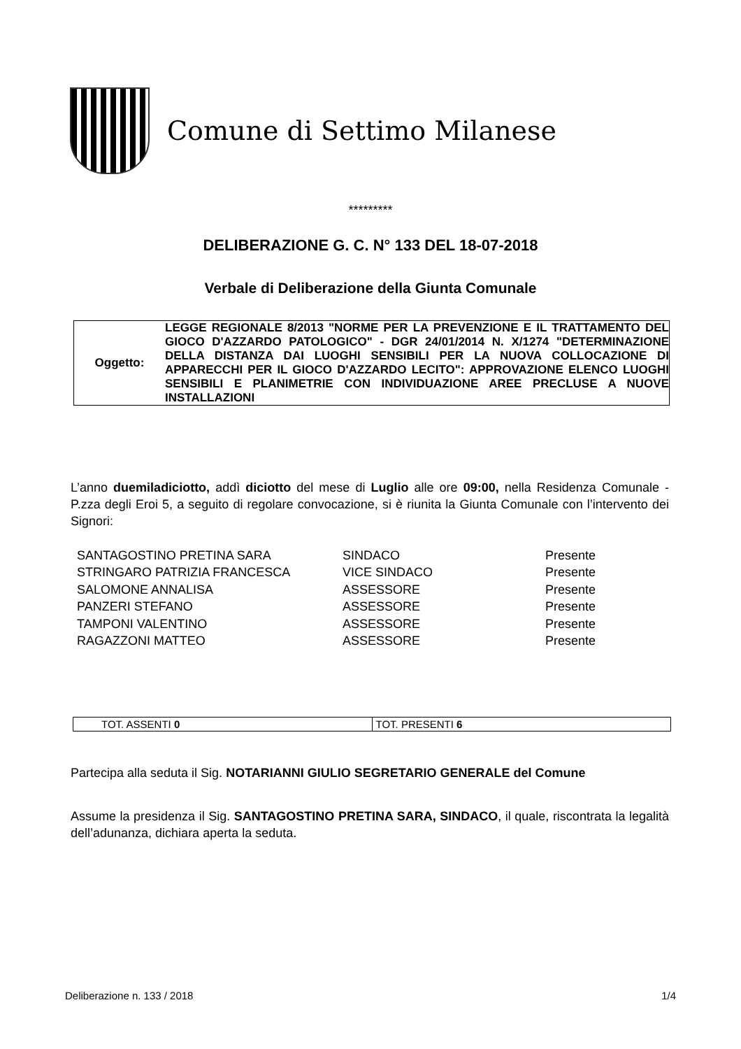Comune di Settimo Milanese
*********
DELIBERAZIONE G. C. N° 133 DEL 18-07-2018
Verbale di Deliberazione della Giunta Comunale
| Oggetto: | LEGGE REGIONALE 8/2013 "NORME PER LA PREVENZIONE E IL TRATTAMENTO DEL GIOCO D'AZZARDO PATOLOGICO" - DGR 24/01/2014 N. X/1274 "DETERMINAZIONE DELLA DISTANZA DAI LUOGHI SENSIBILI PER LA NUOVA COLLOCAZIONE DI APPARECCHI PER IL GIOCO D'AZZARDO LECITO": APPROVAZIONE ELENCO LUOGHI SENSIBILI E PLANIMETRIE CON INDIVIDUAZIONE AREE PRECLUSE A NUOVE INSTALLAZIONI |
L’anno duemiladiciotto, addì diciotto del mese di Luglio alle ore 09:00, nella Residenza Comunale - P.zza degli Eroi 5, a seguito di regolare convocazione, si è riunita la Giunta Comunale con l’intervento dei Signori:
| SANTAGOSTINO PRETINA SARA | SINDACO | Presente |
| STRINGARO PATRIZIA FRANCESCA | VICE SINDACO | Presente |
| SALOMONE ANNALISA | ASSESSORE | Presente |
| PANZERI STEFANO | ASSESSORE | Presente |
| TAMPONI VALENTINO | ASSESSORE | Presente |
| RAGAZZONI MATTEO | ASSESSORE | Presente |
| TOT. ASSENTI 0 | TOT. PRESENTI 6 |
Partecipa alla seduta il Sig. NOTARIANNI GIULIO SEGRETARIO GENERALE del Comune
Assume la presidenza il Sig. SANTAGOSTINO PRETINA SARA, SINDACO, il quale, riscontrata la legalità dell’adunanza, dichiara aperta la seduta.
Deliberazione n. 133 / 2018 1/4